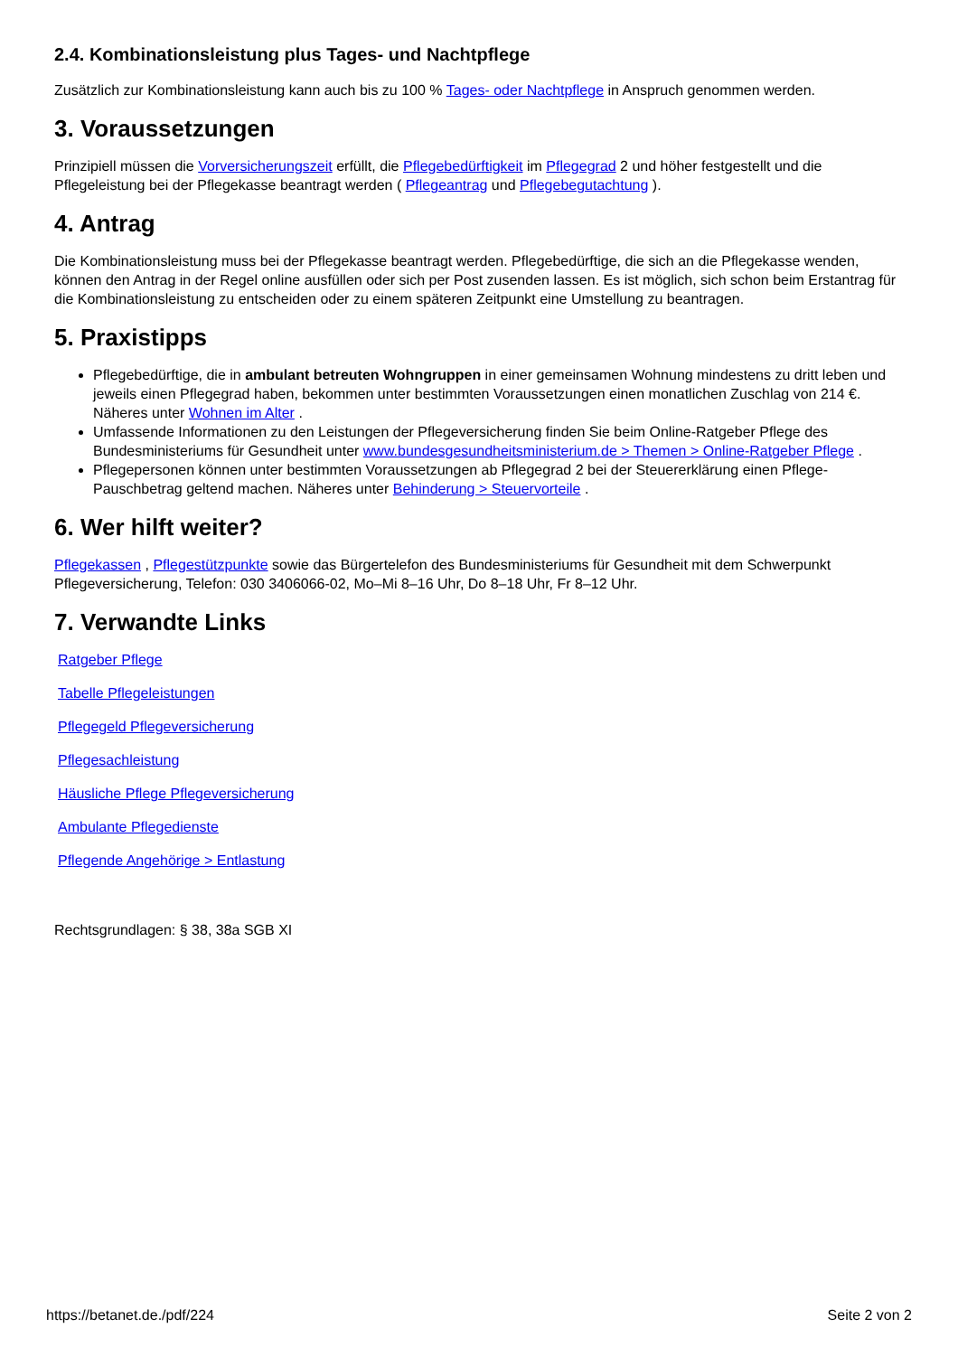2.4. Kombinationsleistung plus Tages- und Nachtpflege
Zusätzlich zur Kombinationsleistung kann auch bis zu 100 % Tages- oder Nachtpflege in Anspruch genommen werden.
3. Voraussetzungen
Prinzipiell müssen die Vorversicherungszeit erfüllt, die Pflegebedürftigkeit im Pflegegrad 2 und höher festgestellt und die Pflegeleistung bei der Pflegekasse beantragt werden ( Pflegeantrag und Pflegebegutachtung ).
4. Antrag
Die Kombinationsleistung muss bei der Pflegekasse beantragt werden. Pflegebedürftige, die sich an die Pflegekasse wenden, können den Antrag in der Regel online ausfüllen oder sich per Post zusenden lassen. Es ist möglich, sich schon beim Erstantrag für die Kombinationsleistung zu entscheiden oder zu einem späteren Zeitpunkt eine Umstellung zu beantragen.
5. Praxistipps
Pflegebedürftige, die in ambulant betreuten Wohngruppen in einer gemeinsamen Wohnung mindestens zu dritt leben und jeweils einen Pflegegrad haben, bekommen unter bestimmten Voraussetzungen einen monatlichen Zuschlag von 214 €. Näheres unter Wohnen im Alter .
Umfassende Informationen zu den Leistungen der Pflegeversicherung finden Sie beim Online-Ratgeber Pflege des Bundesministeriums für Gesundheit unter www.bundesgesundheitsministerium.de > Themen > Online-Ratgeber Pflege .
Pflegepersonen können unter bestimmten Voraussetzungen ab Pflegegrad 2 bei der Steuererklärung einen Pflege-Pauschbetrag geltend machen. Näheres unter Behinderung > Steuervorteile .
6. Wer hilft weiter?
Pflegekassen , Pflegestützpunkte sowie das Bürgertelefon des Bundesministeriums für Gesundheit mit dem Schwerpunkt Pflegeversicherung, Telefon: 030 3406066-02, Mo–Mi 8–16 Uhr, Do 8–18 Uhr, Fr 8–12 Uhr.
7. Verwandte Links
Ratgeber Pflege
Tabelle Pflegeleistungen
Pflegegeld Pflegeversicherung
Pflegesachleistung
Häusliche Pflege Pflegeversicherung
Ambulante Pflegedienste
Pflegende Angehörige > Entlastung
Rechtsgrundlagen: § 38, 38a SGB XI
https://betanet.de./pdf/224 Seite 2 von 2